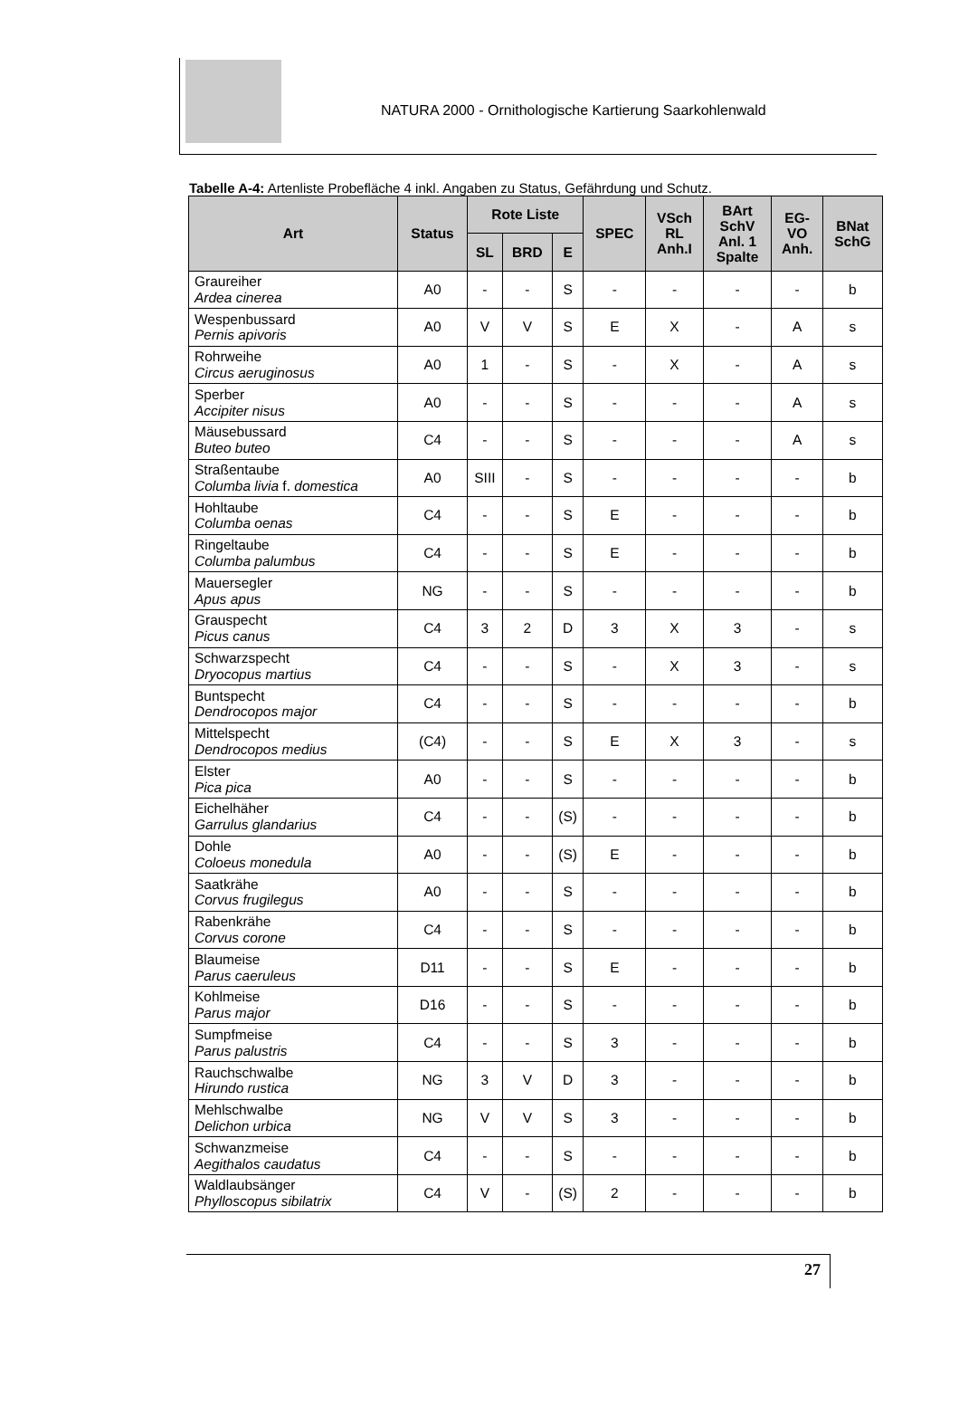NATURA 2000 - Ornithologische Kartierung Saarkohlenwald
Tabelle A-4: Artenliste Probefläche 4 inkl. Angaben zu Status, Gefährdung und Schutz.
| Art | Status | Rote Liste | | | SPEC | VSch RL Anh.I | BArt SchV Anl. 1 Spalte | EG- VO Anh. | BNat SchG |
| --- | --- | --- | --- | --- | --- | --- | --- | --- | --- |
| | | SL | BRD | E | | | | | |
| Graureiher Ardea cinerea | A0 | - | - | S | - | - | - | - | b |
| Wespenbussard Pernis apivoris | A0 | V | V | S | E | X | - | A | s |
| Rohrweihe Circus aeruginosus | A0 | 1 | - | S | - | X | - | A | s |
| Sperber Accipiter nisus | A0 | - | - | S | - | - | - | A | s |
| Mäusebussard Buteo buteo | C4 | - | - | S | - | - | - | A | s |
| Straßentaube Columba livia f. domestica | A0 | SIII | - | S | - | - | - | - | b |
| Hohltaube Columba oenas | C4 | - | - | S | E | - | - | - | b |
| Ringeltaube Columba palumbus | C4 | - | - | S | E | - | - | - | b |
| Mauersegler Apus apus | NG | - | - | S | - | - | - | - | b |
| Grauspecht Picus canus | C4 | 3 | 2 | D | 3 | X | 3 | - | s |
| Schwarzspecht Dryocopus martius | C4 | - | - | S | - | X | 3 | - | s |
| Buntspecht Dendrocopos major | C4 | - | - | S | - | - | - | - | b |
| Mittelspecht Dendrocopos medius | (C4) | - | - | S | E | X | 3 | - | s |
| Elster Pica pica | A0 | - | - | S | - | - | - | - | b |
| Eichelhäher Garrulus glandarius | C4 | - | - | (S) | - | - | - | - | b |
| Dohle Coloeus monedula | A0 | - | - | (S) | E | - | - | - | b |
| Saatkrähe Corvus frugilegus | A0 | - | - | S | - | - | - | - | b |
| Rabenkrähe Corvus corone | C4 | - | - | S | - | - | - | - | b |
| Blaumeise Parus caeruleus | D11 | - | - | S | E | - | - | - | b |
| Kohlmeise Parus major | D16 | - | - | S | - | - | - | - | b |
| Sumpfmeise Parus palustris | C4 | - | - | S | 3 | - | - | - | b |
| Rauchschwalbe Hirundo rustica | NG | 3 | V | D | 3 | - | - | - | b |
| Mehlschwalbe Delichon urbica | NG | V | V | S | 3 | - | - | - | b |
| Schwanzmeise Aegithalos caudatus | C4 | - | - | S | - | - | - | - | b |
| Waldlaubsänger Phylloscopus sibilatrix | C4 | V | - | (S) | 2 | - | - | - | b |
27